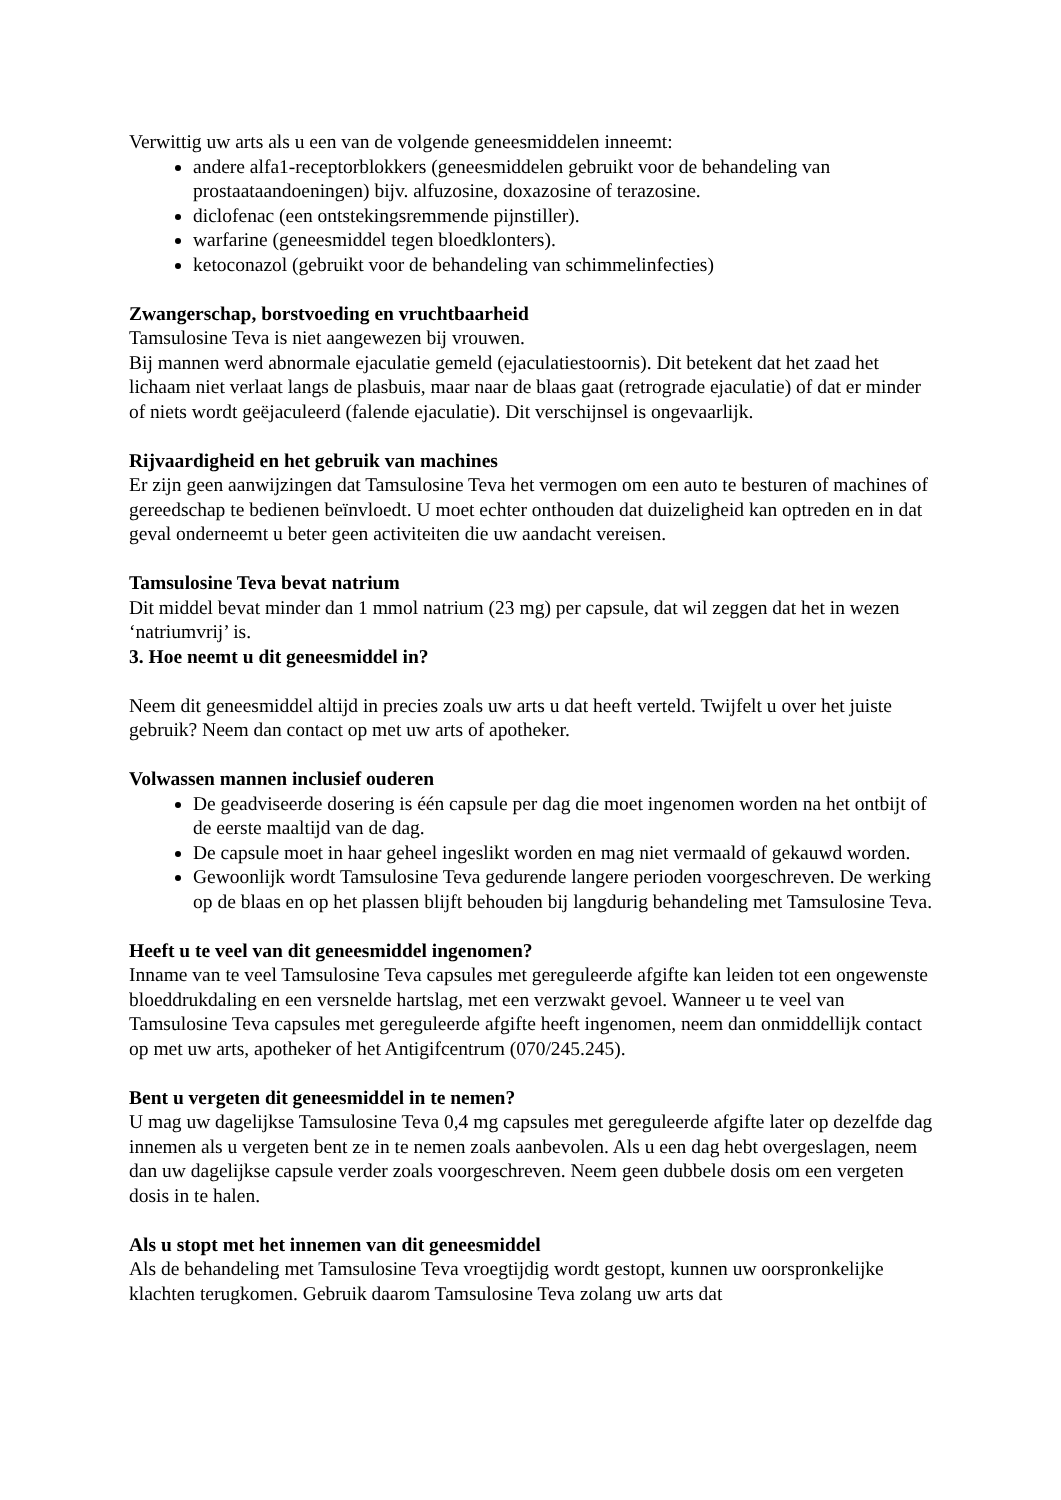Verwittig uw arts als u een van de volgende geneesmiddelen inneemt:
andere alfa1-receptorblokkers (geneesmiddelen gebruikt voor de behandeling van prostaataandoeningen) bijv. alfuzosine, doxazosine of terazosine.
diclofenac (een ontstekingsremmende pijnstiller).
warfarine (geneesmiddel tegen bloedklonters).
ketoconazol (gebruikt voor de behandeling van schimmelinfecties)
Zwangerschap, borstvoeding en vruchtbaarheid
Tamsulosine Teva is niet aangewezen bij vrouwen.
Bij mannen werd abnormale ejaculatie gemeld (ejaculatiestoornis). Dit betekent dat het zaad het lichaam niet verlaat langs de plasbuis, maar naar de blaas gaat (retrograde ejaculatie) of dat er minder of niets wordt geëjaculeerd (falende ejaculatie). Dit verschijnsel is ongevaarlijk.
Rijvaardigheid en het gebruik van machines
Er zijn geen aanwijzingen dat Tamsulosine Teva het vermogen om een auto te besturen of machines of gereedschap te bedienen beïnvloedt. U moet echter onthouden dat duizeligheid kan optreden en in dat geval onderneemt u beter geen activiteiten die uw aandacht vereisen.
Tamsulosine Teva bevat natrium
Dit middel bevat minder dan 1 mmol natrium (23 mg) per capsule, dat wil zeggen dat het in wezen ‘natriumvrij’ is.
3. Hoe neemt u dit geneesmiddel in?
Neem dit geneesmiddel altijd in precies zoals uw arts u dat heeft verteld. Twijfelt u over het juiste gebruik? Neem dan contact op met uw arts of apotheker.
Volwassen mannen inclusief ouderen
De geadviseerde dosering is één capsule per dag die moet ingenomen worden na het ontbijt of de eerste maaltijd van de dag.
De capsule moet in haar geheel ingeslikt worden en mag niet vermaald of gekauwd worden.
Gewoonlijk wordt Tamsulosine Teva gedurende langere perioden voorgeschreven. De werking op de blaas en op het plassen blijft behouden bij langdurig behandeling met Tamsulosine Teva.
Heeft u te veel van dit geneesmiddel ingenomen?
Inname van te veel Tamsulosine Teva capsules met gereguleerde afgifte kan leiden tot een ongewenste bloeddrukdaling en een versnelde hartslag, met een verzwakt gevoel. Wanneer u te veel van Tamsulosine Teva capsules met gereguleerde afgifte heeft ingenomen, neem dan onmiddellijk contact op met uw arts, apotheker of het Antigifcentrum (070/245.245).
Bent u vergeten dit geneesmiddel in te nemen?
U mag uw dagelijkse Tamsulosine Teva 0,4 mg capsules met gereguleerde afgifte later op dezelfde dag innemen als u vergeten bent ze in te nemen zoals aanbevolen. Als u een dag hebt overgeslagen, neem dan uw dagelijkse capsule verder zoals voorgeschreven. Neem geen dubbele dosis om een vergeten dosis in te halen.
Als u stopt met het innemen van dit geneesmiddel
Als de behandeling met Tamsulosine Teva vroegtijdig wordt gestopt, kunnen uw oorspronkelijke klachten terugkomen. Gebruik daarom Tamsulosine Teva zolang uw arts dat